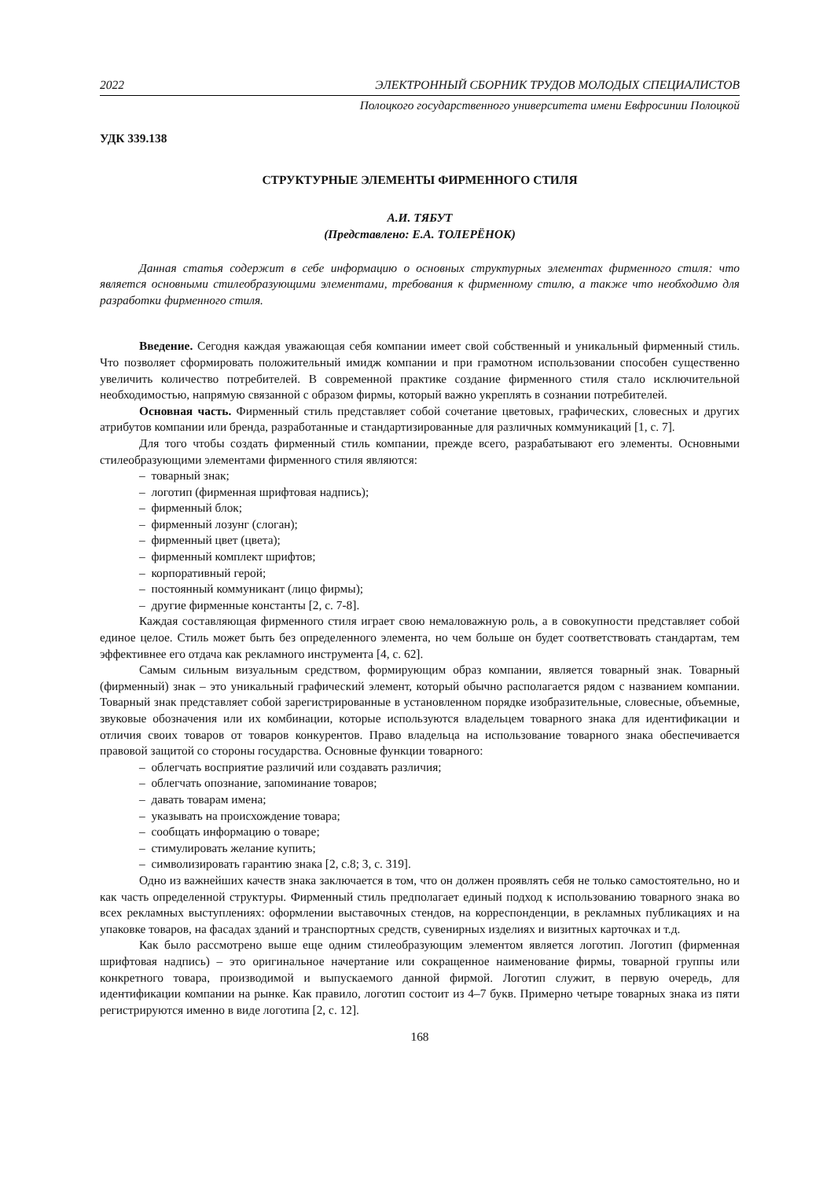2022 ЭЛЕКТРОННЫЙ СБОРНИК ТРУДОВ МОЛОДЫХ СПЕЦИАЛИСТОВ
Полоцкого государственного университета имени Евфросинии Полоцкой
УДК 339.138
СТРУКТУРНЫЕ ЭЛЕМЕНТЫ ФИРМЕННОГО СТИЛЯ
А.И. ТЯБУТ
(Представлено: Е.А. ТОЛЕРЁНОК)
Данная статья содержит в себе информацию о основных структурных элементах фирменного стиля: что является основными стилеобразующими элементами, требования к фирменному стилю, а также что необходимо для разработки фирменного стиля.
Введение. Сегодня каждая уважающая себя компании имеет свой собственный и уникальный фирменный стиль. Что позволяет сформировать положительный имидж компании и при грамотном использовании способен существенно увеличить количество потребителей. В современной практике создание фирменного стиля стало исключительной необходимостью, напрямую связанной с образом фирмы, который важно укреплять в сознании потребителей.
Основная часть. Фирменный стиль представляет собой сочетание цветовых, графических, словесных и других атрибутов компании или бренда, разработанные и стандартизированные для различных коммуникаций [1, с. 7].
Для того чтобы создать фирменный стиль компании, прежде всего, разрабатывают его элементы. Основными стилеобразующими элементами фирменного стиля являются:
– товарный знак;
– логотип (фирменная шрифтовая надпись);
– фирменный блок;
– фирменный лозунг (слоган);
– фирменный цвет (цвета);
– фирменный комплект шрифтов;
– корпоративный герой;
– постоянный коммуникант (лицо фирмы);
– другие фирменные константы [2, с. 7-8].
Каждая составляющая фирменного стиля играет свою немаловажную роль, а в совокупности представляет собой единое целое. Стиль может быть без определенного элемента, но чем больше он будет соответствовать стандартам, тем эффективнее его отдача как рекламного инструмента [4, с. 62].
Самым сильным визуальным средством, формирующим образ компании, является товарный знак. Товарный (фирменный) знак – это уникальный графический элемент, который обычно располагается рядом с названием компании. Товарный знак представляет собой зарегистрированные в установленном порядке изобразительные, словесные, объемные, звуковые обозначения или их комбинации, которые используются владельцем товарного знака для идентификации и отличия своих товаров от товаров конкурентов. Право владельца на использование товарного знака обеспечивается правовой защитой со стороны государства. Основные функции товарного:
– облегчать восприятие различий или создавать различия;
– облегчать опознание, запоминание товаров;
– давать товарам имена;
– указывать на происхождение товара;
– сообщать информацию о товаре;
– стимулировать желание купить;
– символизировать гарантию знака [2, с.8; 3, с. 319].
Одно из важнейших качеств знака заключается в том, что он должен проявлять себя не только самостоятельно, но и как часть определенной структуры. Фирменный стиль предполагает единый подход к использованию товарного знака во всех рекламных выступлениях: оформлении выставочных стендов, на корреспонденции, в рекламных публикациях и на упаковке товаров, на фасадах зданий и транспортных средств, сувенирных изделиях и визитных карточках и т.д.
Как было рассмотрено выше еще одним стилеобразующим элементом является логотип. Логотип (фирменная шрифтовая надпись) – это оригинальное начертание или сокращенное наименование фирмы, товарной группы или конкретного товара, производимой и выпускаемого данной фирмой. Логотип служит, в первую очередь, для идентификации компании на рынке. Как правило, логотип состоит из 4–7 букв. Примерно четыре товарных знака из пяти регистрируются именно в виде логотипа [2, с. 12].
168